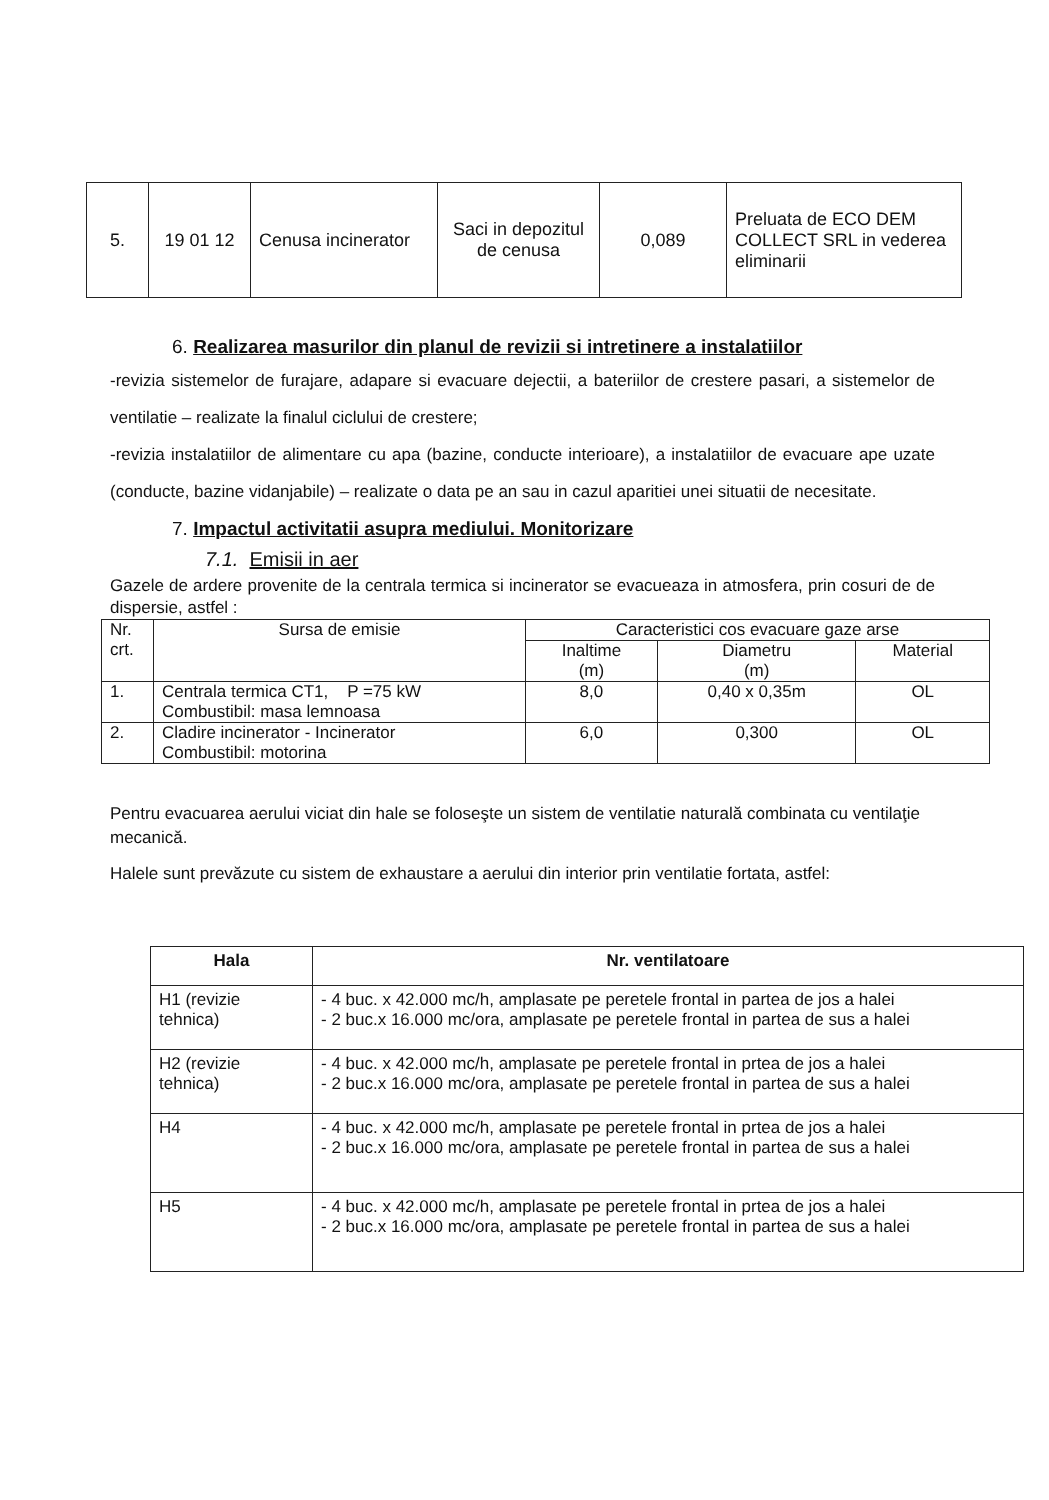| 5. | 19 01 12 | Cenusa incinerator | Saci in depozitul de cenusa | 0,089 | Preluata de ECO DEM COLLECT SRL in vederea eliminarii |
6. Realizarea masurilor din planul de revizii si intretinere a instalatiilor
-revizia sistemelor de furajare, adapare si evacuare dejectii, a bateriilor de crestere pasari, a sistemelor de ventilatie – realizate la finalul ciclului de crestere;
-revizia instalatiilor de alimentare cu apa (bazine, conducte interioare), a instalatiilor de evacuare ape uzate (conducte, bazine vidanjabile) – realizate o data pe an sau in cazul aparitiei unei situatii de necesitate.
7. Impactul activitatii asupra mediului. Monitorizare
7.1. Emisii in aer
Gazele de ardere provenite de la centrala termica si incinerator se evacueaza in atmosfera, prin cosuri de de dispersie, astfel :
| Nr. crt. | Sursa de emisie | Caracteristici cos evacuare gaze arse | | |
| | | Inaltime (m) | Diametru (m) | Material |
| 1. | Centrala termica CT1, P =75 kW Combustibil: masa lemnoasa | 8,0 | 0,40 x 0,35m | OL |
| 2. | Cladire incinerator - Incinerator Combustibil: motorina | 6,0 | 0,300 | OL |
Pentru evacuarea aerului viciat din hale se foloseşte un sistem de ventilatie naturală combinata cu ventilaţie mecanică.
Halele sunt prevăzute cu sistem de exhaustare a aerului din interior prin ventilatie fortata, astfel:
| Hala | Nr. ventilatoare |
| --- | --- |
| H1 (revizie tehnica) | - 4 buc. x 42.000 mc/h, amplasate pe peretele frontal in partea de jos a halei - 2 buc.x 16.000 mc/ora, amplasate pe peretele frontal in partea de sus a halei |
| H2 (revizie tehnica) | - 4 buc. x 42.000 mc/h, amplasate pe peretele frontal in prtea de jos a halei - 2 buc.x 16.000 mc/ora, amplasate pe peretele frontal in partea de sus a halei |
| H4 | - 4 buc. x 42.000 mc/h, amplasate pe peretele frontal in prtea de jos a halei - 2 buc.x 16.000 mc/ora, amplasate pe peretele frontal in partea de sus a halei |
| H5 | - 4 buc. x 42.000 mc/h, amplasate pe peretele frontal in prtea de jos a halei - 2 buc.x 16.000 mc/ora, amplasate pe peretele frontal in partea de sus a halei |